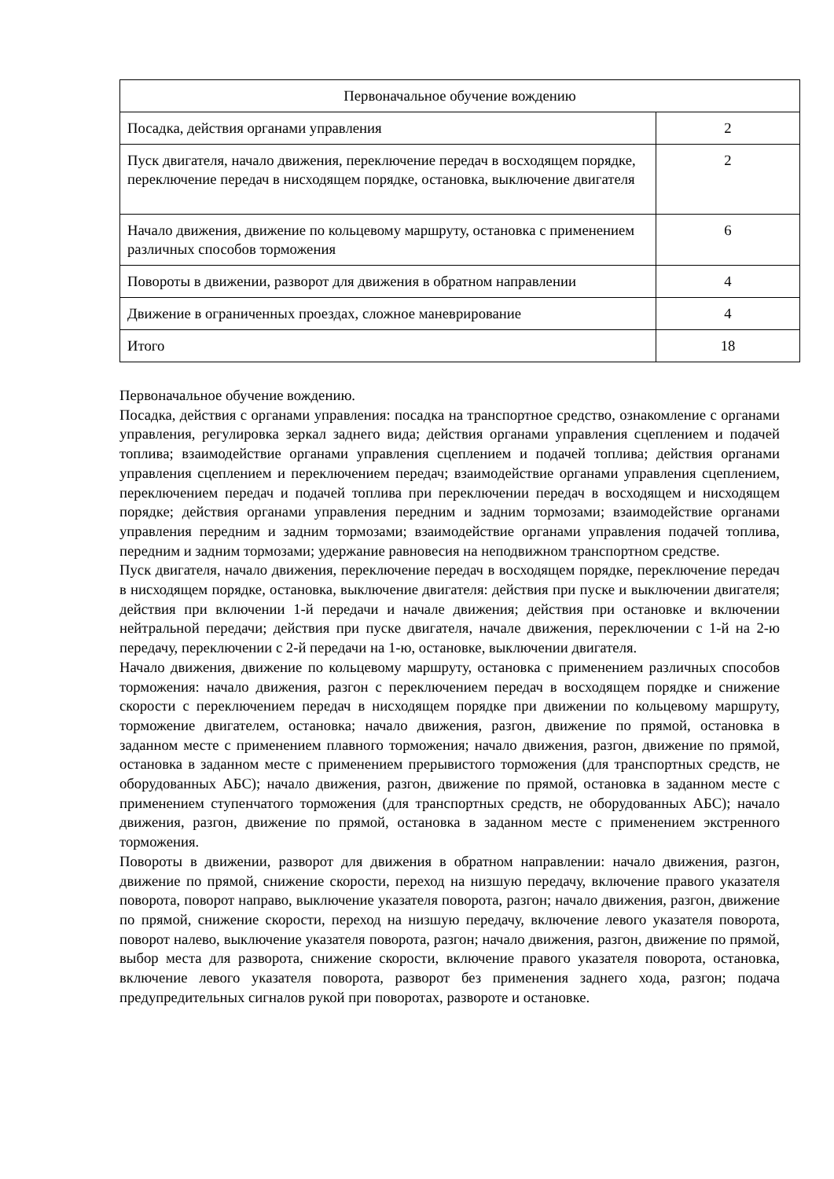| Первоначальное обучение вождению | |
| Посадка, действия органами управления | 2 |
| Пуск двигателя, начало движения, переключение передач в восходящем порядке, переключение передач в нисходящем порядке, остановка, выключение двигателя | 2 |
| Начало движения, движение по кольцевому маршруту, остановка с применением различных способов торможения | 6 |
| Повороты в движении, разворот для движения в обратном направлении | 4 |
| Движение в ограниченных проездах, сложное маневрирование | 4 |
| Итого | 18 |
Первоначальное обучение вождению.
Посадка, действия с органами управления: посадка на транспортное средство, ознакомление с органами управления, регулировка зеркал заднего вида; действия органами управления сцеплением и подачей топлива; взаимодействие органами управления сцеплением и подачей топлива; действия органами управления сцеплением и переключением передач; взаимодействие органами управления сцеплением, переключением передач и подачей топлива при переключении передач в восходящем и нисходящем порядке; действия органами управления передним и задним тормозами; взаимодействие органами управления передним и задним тормозами; взаимодействие органами управления подачей топлива, передним и задним тормозами; удержание равновесия на неподвижном транспортном средстве.
Пуск двигателя, начало движения, переключение передач в восходящем порядке, переключение передач в нисходящем порядке, остановка, выключение двигателя: действия при пуске и выключении двигателя; действия при включении 1-й передачи и начале движения; действия при остановке и включении нейтральной передачи; действия при пуске двигателя, начале движения, переключении с 1-й на 2-ю передачу, переключении с 2-й передачи на 1-ю, остановке, выключении двигателя.
Начало движения, движение по кольцевому маршруту, остановка с применением различных способов торможения: начало движения, разгон с переключением передач в восходящем порядке и снижение скорости с переключением передач в нисходящем порядке при движении по кольцевому маршруту, торможение двигателем, остановка; начало движения, разгон, движение по прямой, остановка в заданном месте с применением плавного торможения; начало движения, разгон, движение по прямой, остановка в заданном месте с применением прерывистого торможения (для транспортных средств, не оборудованных АБС); начало движения, разгон, движение по прямой, остановка в заданном месте с применением ступенчатого торможения (для транспортных средств, не оборудованных АБС); начало движения, разгон, движение по прямой, остановка в заданном месте с применением экстренного торможения.
Повороты в движении, разворот для движения в обратном направлении: начало движения, разгон, движение по прямой, снижение скорости, переход на низшую передачу, включение правого указателя поворота, поворот направо, выключение указателя поворота, разгон; начало движения, разгон, движение по прямой, снижение скорости, переход на низшую передачу, включение левого указателя поворота, поворот налево, выключение указателя поворота, разгон; начало движения, разгон, движение по прямой, выбор места для разворота, снижение скорости, включение правого указателя поворота, остановка, включение левого указателя поворота, разворот без применения заднего хода, разгон; подача предупредительных сигналов рукой при поворотах, развороте и остановке.